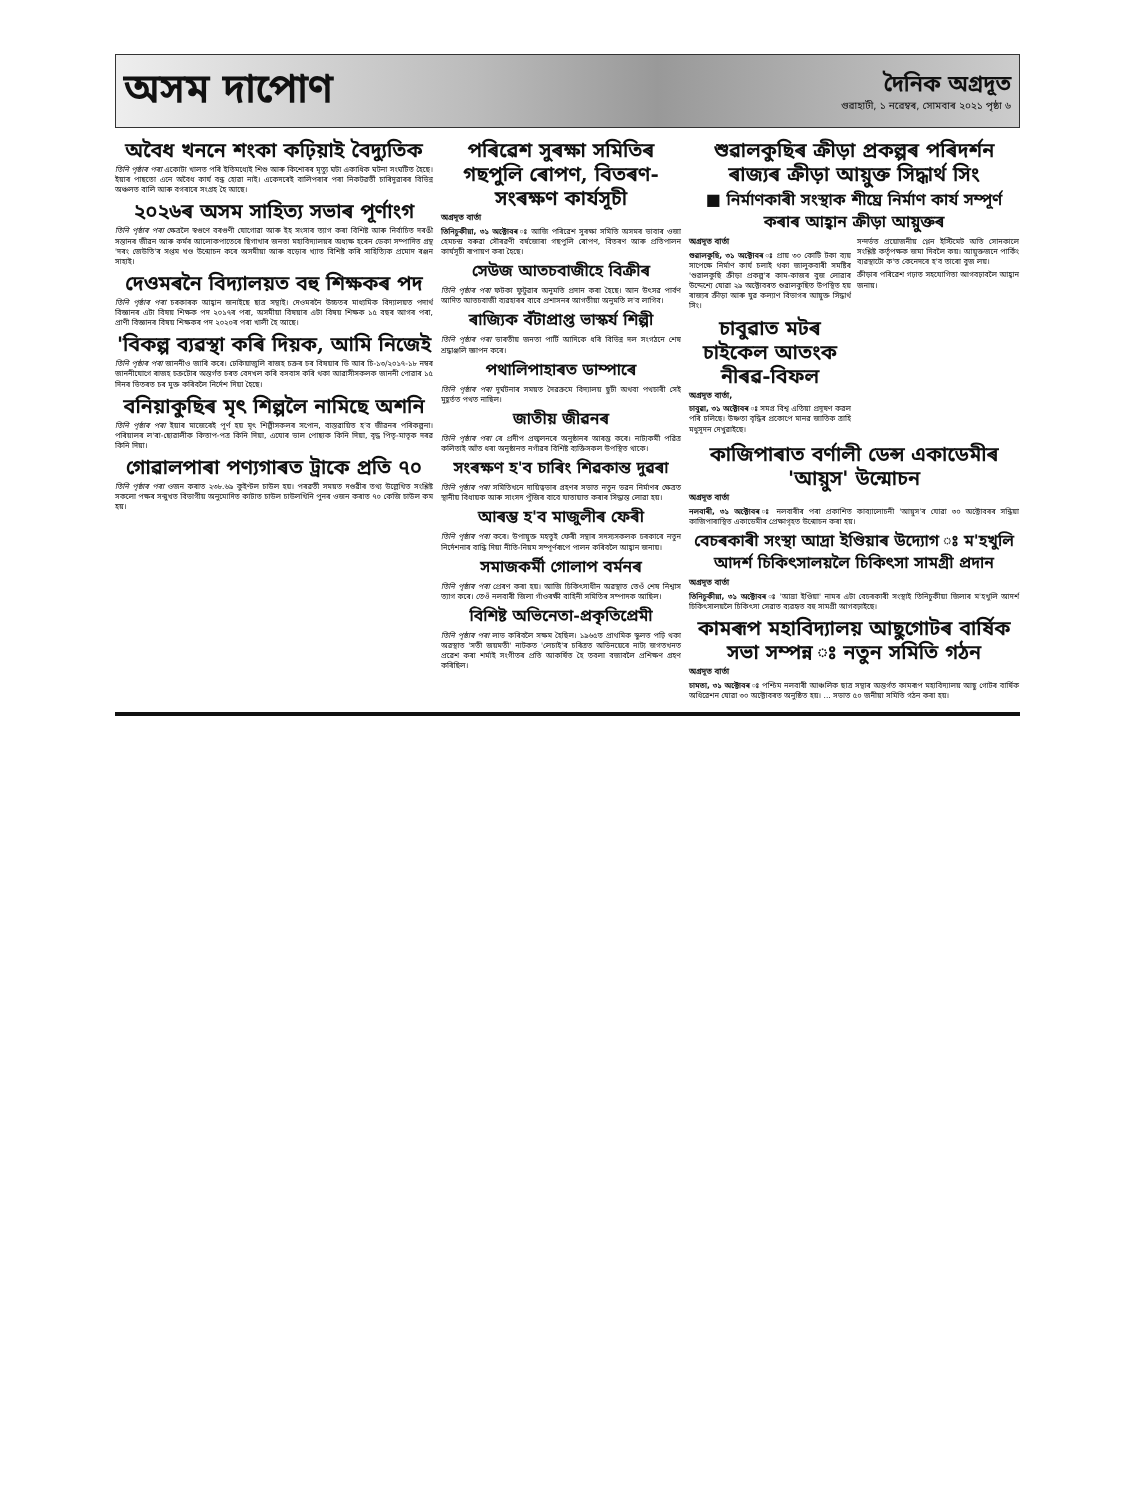অসম দাপোণ
দৈনিক অগ্ৰদূত
গুৱাহাটী, ১ নৱেম্বৰ, সোমবাৰ ২০২১ পৃষ্ঠা ৬
অবৈধ খননে শংকা কঢ়িয়াই বৈদ্যুতিক
তিনি পৃষ্ঠাৰ পৰা একোটা খালত পৰি ইতিমধ্যেই শিশু আৰু কিশোৰৰ মৃত্যু ঘটা একাধিক ঘটনা সংঘটিত হৈছে। ইয়াৰ পাছতো এনে অবৈধ কাৰ্য বন্ধ হোৱা নাই। একেদৰেই বালিপৰাৰ পৰা নিকটৱৰ্তী চাৰিদুৱাৰৰ বিভিন্ন অঞ্চলত বালি আৰু বগৰাৰে সংগ্ৰহ হৈ আছে।
২০২৬ৰ অসম সাহিত্য সভাৰ পূৰ্ণাংগ
তিনি পৃষ্ঠাৰ পৰা ক্ষেত্ৰলৈ স্বগুণে বৰগুণী যোগোৱা আৰু ইহ সংসাৰ ত্যাগ কৰা বিশিষ্ট আৰু নিৰ্বাচিত দৰঙী সন্তানৰ জীৱন আৰু কৰ্মৰ আলোকপাতেৰে ছিগাখাৰ জনতা মহাবিদ্যালয়ৰ অধ্যক্ষ হৰেন ডেকা সম্পাদিত গ্ৰন্থ 'দৰং জেউতি'ৰ সপ্তম খণ্ড উন্মোচন কৰে অসমীয়া আৰু বড়োৰ খ্যাত বিশিষ্ট কৰি সাহিত্যিক প্ৰমোদ ৰঞ্জন সাহাই।
দেওমৰনৈ বিদ্যালয়ত বহু শিক্ষকৰ পদ
তিনি পৃষ্ঠাৰ পৰা চৰকাৰক আহ্বান জনাইছে ছাত্ৰ সন্থাই। দেওমৰনৈ উচ্চতৰ মাধ্যমিক বিদ্যালয়ত পদাৰ্থ বিজ্ঞানৰ এটা বিষয় শিক্ষক পদ ২০১৭ৰ পৰা, অসমীয়া বিষয়াৰ এটা বিষয় শিক্ষক ১৫ বছৰ আগৰ পৰা, প্ৰাণী বিজ্ঞানৰ বিষয় শিক্ষকৰ পদ ২০২০ৰ পৰা খালী হৈ আছে।
'বিকল্প ব্যৱস্থা কৰি দিয়ক, আমি নিজেই
তিনি পৃষ্ঠাৰ পৰা জাননীও জাৰি কৰে। ঢেকিয়াজুলি ৰাজহ চক্ৰৰ চৰ বিষয়াৰ ডি আৰ চি-১৩/২০১৭-১৮ নম্বৰ জাননীযোগে ৰাজহ চক্ৰটোৰ অন্তৰ্গত চৰত বেদখল কৰি বসবাস কৰি থকা আৱাসীসকলক জাননী পোৱাৰ ১৫ দিনৰ ভিতৰত চৰ মুক্ত কৰিবলৈ নিৰ্দেশ দিয়া হৈছে।
বনিয়াকুছিৰ মৃৎ শিল্পলৈ নামিছে অশনি
তিনি পৃষ্ঠাৰ পৰা ইয়াৰ মাজেৰেই পূৰ্ণ হয় মৃৎ শিল্পীসকলৰ সপোন, বাস্তৱায়িত হ'ব জীৱনৰ পৰিকল্পনা। পৰিয়ালৰ ল'ৰা-ছোৱালীক কিতাপ-পত্ৰ কিনি দিয়া, এযোৰ ভাল পোছাক কিনি দিয়া, বৃদ্ধ পিতৃ-মাতৃক দৰৱ কিনি দিয়া।
গোৱালপাৰা পণ্যগাৰত ট্ৰাকে প্ৰতি ৭০
তিনি পৃষ্ঠাৰ পৰা ওজন কৰাত ২৩৮.৬৯ কুইণ্টল চাউল হয়। পৰৱৰ্তী সময়ত দগুৱীৰ তথ্য উল্লেখিত সংশ্লিষ্ট সকলো পক্ষৰ সন্মুখত বিভাগীয় অনুমোদিত কাটাত চাউল চাউলখিনি পুনৰ ওজন কৰাত ৭০ কেজি চাউল কম হয়।
পৰিৱেশ সুৰক্ষা সমিতিৰ গছপুলি ৰোপণ, বিতৰণ-সংৰক্ষণ কাৰ্যসূচী
অগ্ৰদূত বাৰ্তা
তিনিচুকীয়া, ৩১ অক্টোবৰ ঃ আজি পৰিৱেশ সুৰক্ষা সমিতি অসমৰ ভাবাৰ ওজা হেমচন্দ্ৰ বৰুৱা সৌৰৱণী বৰ্ষজোৰা গছপুলি ৰোপণ, বিতৰণ আৰু প্ৰতিপালন কাৰ্যসূচী ৰূপায়ণ কৰা হৈছে।
সেউজ আতচবাজীহে বিক্ৰীৰ
তিনি পৃষ্ঠাৰ পৰা ফটকা ফুটুৱাৰ অনুমতি প্ৰদান কৰা হৈছে। আন উৎসৱ পাৰ্বণ আদিত আতচবাজী ব্যৱহাৰৰ বাবে প্ৰশাসনৰ আগতীয়া অনুমতি ল'ব লাগিব।
ৰাজ্যিক বঁটাপ্ৰাপ্ত ভাস্কৰ্য শিল্পী
তিনি পৃষ্ঠাৰ পৰা ভাৰতীয় জনতা পাৰ্টি আদিকে ধৰি বিভিন্ন দল সংগঠনে শেষ শ্ৰদ্ধাঞ্জলি জ্ঞাপন কৰে।
পথালিপাহাৰত ডাম্পাৰে
তিনি পৃষ্ঠাৰ পৰা দুৰ্ঘটনাৰ সময়ত দৈৱক্ৰমে বিদ্যালয় ছুটী অথবা পথচাৰী সেই মুহূৰ্তত পথত নাছিল।
জাতীয় জীৱনৰ
তিনি পৃষ্ঠাৰ পৰা ৰে প্ৰদীপ প্ৰজ্বলনৰে অনুষ্ঠানৰ আৰম্ভ কৰে। নাট্যকৰ্মী পৱিত্ৰ কলিতাই আঁত ধৰা অনুষ্ঠানত নগাঁৱৰ বিশিষ্ট ব্যক্তিসকল উপস্থিত থাকে।
সংৰক্ষণ হ'ব চাৰিং শিৱকান্ত দুৱৰা
তিনি পৃষ্ঠাৰ পৰা সমিতিখনে দায়িত্বভাৰ গ্ৰহণৰ সভাত নতুন ভৱন নিৰ্মাণৰ ক্ষেত্ৰত স্থানীয় বিধায়ক আৰু সাংসদ পুঁজিৰ বাবে যাতায়াত কৰাৰ সিদ্ধান্ত লোৱা হয়।
আৰম্ভ হ'ব মাজুলীৰ ফেৰী
তিনি পৃষ্ঠাৰ পৰা কৰে। উপায়ুক্ত মহতুই ফেৰী সন্থাৰ সদস্যসকলক চৰকাৰে নতুন নিৰ্দেশনাৰ বান্ধি দিয়া নীতি-নিয়ম সম্পূৰ্ণৰূপে পালন কৰিবলৈ আহ্বান জনায়।
সমাজকৰ্মী গোলাপ বৰ্মনৰ
তিনি পৃষ্ঠাৰ পৰা প্ৰেৰণ কৰা হয়। আজি চিকিৎসাধীন অৱস্থাত তেওঁ শেষ নিশ্বাস ত্যাগ কৰে। তেওঁ নলবাৰী জিলা গাঁওৰক্ষী বাহিনী সমিতিৰ সম্পাদক আছিল।
বিশিষ্ট অভিনেতা-প্ৰকৃতিপ্ৰেমী
তিনি পৃষ্ঠাৰ পৰা লাভ কৰিবলৈ সক্ষম হৈছিল। ১৯৬৫ত প্ৰাথমিক স্কুলত পঢ়ি থকা অৱস্থাত 'সতী জয়মতী' নাটকত 'লেচাই'ৰ চৰিত্ৰত অভিনয়েৰে নাট্য জগতখনত প্ৰৱেশ কৰা শৰ্মাই সংগীতৰ প্ৰতি আকৰ্ষিত হৈ তবলা বজাবলৈ প্ৰশিক্ষণ গ্ৰহণ কৰিছিল।
শুৱালকুছিৰ ক্ৰীড়া প্ৰকল্পৰ পৰিদৰ্শন ৰাজ্যৰ ক্ৰীড়া আয়ুক্ত সিদ্ধাৰ্থ সিং
■ নিৰ্মাণকাৰী সংস্থাক শীঘ্ৰে নিৰ্মাণ কাৰ্য সম্পূৰ্ণ কৰাৰ আহ্বান ক্ৰীড়া আয়ুক্তৰ
অগ্ৰদূত বাৰ্তা
শুৱালকুছি, ৩১ অক্টোবৰ ঃ প্ৰায় ৩০ কোটি টকা ব্যয় সাপেক্ষে নিৰ্মাণ কাৰ্য চলাই থকা জালুকবাৰী সমষ্টিৰ 'শুৱালকুছি ক্ৰীড়া প্ৰকল্প'ৰ কাম-কাজৰ বুজ লোৱাৰ উদ্দেশ্যে যোৱা ২৯ অক্টোবৰত শুৱালকুছিত উপস্থিত হয় ৰাজ্যৰ ক্ৰীড়া আৰু যুৱ কল্যাণ বিভাগৰ আয়ুক্ত সিদ্ধাৰ্থ সিং।
চাবুৱাত মটৰ চাইকেল আতংক নীৰৱ-বিফল
অগ্ৰদূত বাৰ্তা,
চাবুৱা, ৩১ অক্টোবৰ ঃ সমগ্ৰ বিশ্ব এতিয়া প্ৰদূষণ কৱল পৰি চলিছে। উষ্ণতা বৃদ্ধিৰ প্ৰকোপে মানৱ জাতিক ত্ৰাহি মধুসূদন দেখুৱাইছে।
সন্দৰ্ভত প্ৰয়োজনীয় প্লেন ইস্টিমেট অতি সোনকালে সংশ্লিষ্ট কৰ্তৃপক্ষক জমা দিবলৈ কয়। আয়ুক্তজনে পাৰ্কিং ব্যৱস্থাটো ক'ত কেনেদৰে হ'ব তাৰো বুজ লয়।
ক্ৰীড়াৰ পৰিৱেশ গঢ়াত সহযোগিতা আগবঢ়াবলৈ আহ্বান জনায়।
কাজিপাৰাত বৰ্ণালী ডেন্স একাডেমীৰ 'আয়ুস' উন্মোচন
অগ্ৰদূত বাৰ্তা
নলবাৰী, ৩১ অক্টোবৰ ঃ নলবাৰীৰ পৰা প্ৰকাশিত কাব্যালোচনী 'আয়ুস'ৰ যোৱা ৩০ অক্টোবৰৰ সন্ধিয়া কাজিপাৰাস্থিত একাডেমীৰ প্ৰেক্ষাগৃহত উন্মোচন কৰা হয়।
বেচৰকাৰী সংস্থা আদ্ৰা ইণ্ডিয়াৰ উদ্যোগ ঃ ম'হখুলি আদৰ্শ চিকিৎসালয়লৈ চিকিৎসা সামগ্ৰী প্ৰদান
অগ্ৰদূত বাৰ্তা
তিনিচুকীয়া, ৩১ অক্টোবৰ ঃ 'আদ্ৰা ইণ্ডিয়া' নামৰ এটা বেচৰকাৰী সংস্থাই তিনিচুকীয়া জিলাৰ ম'হখুলি আদৰ্শ চিকিৎসালয়লৈ চিকিৎসা সেৱাত ব্যৱহৃত বহু সামগ্ৰী আগবঢ়াইছে।
কামৰূপ মহাবিদ্যালয় আছুগোটৰ বাৰ্ষিক সভা সম্পন্ন ঃ নতুন সমিতি গঠন
অগ্ৰদূত বাৰ্তা
চামতা, ৩১ অক্টোবৰ ঃ পশ্চিম নলবাৰী আঞ্চলিক ছাত্ৰ সন্থাৰ অন্তৰ্গত কামৰূপ মহাবিদ্যালয় আছু গোটৰ বাৰ্ষিক অধিৱেশন যোৱা ৩০ অক্টোবৰত অনুষ্ঠিত হয়। ... সভাত ৫০ জনীয়া সমিতি গঠন কৰা হয়।